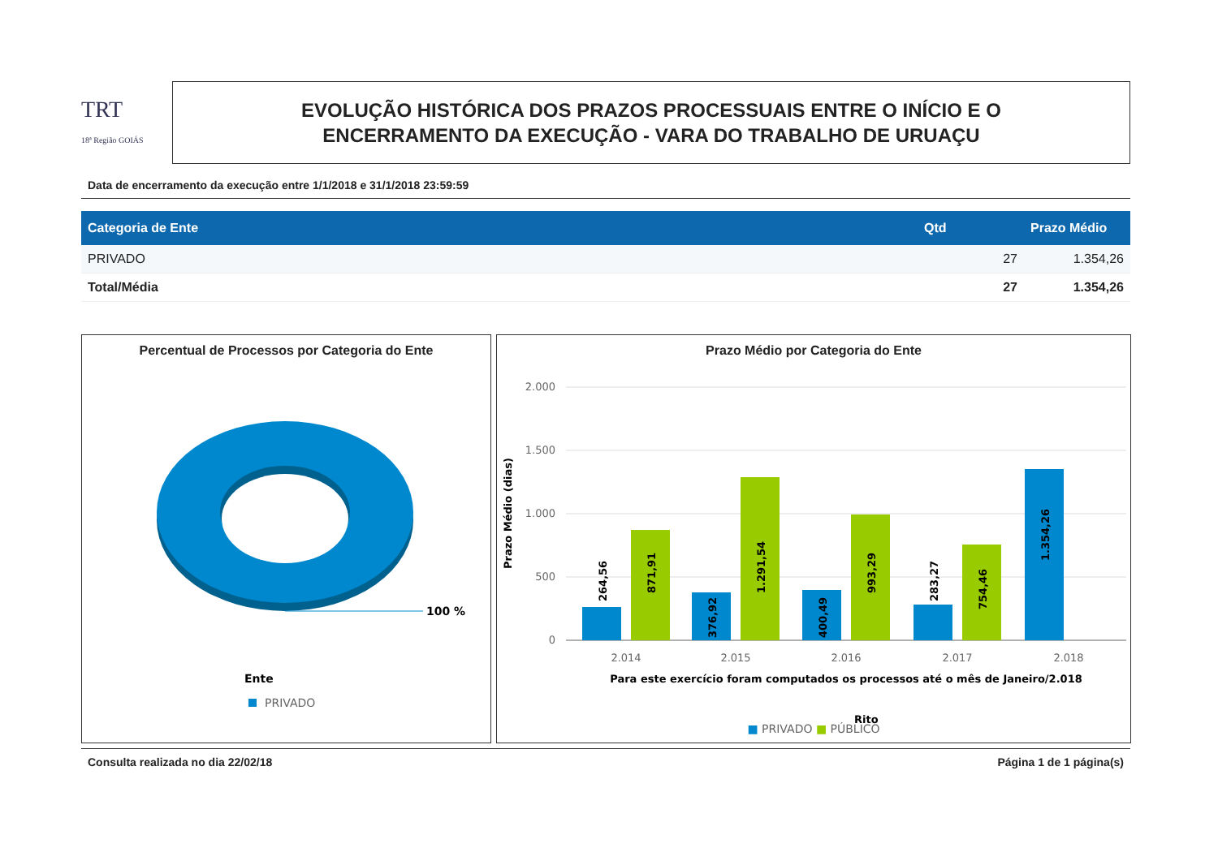TRT
18ª Região GOIÁS
EVOLUÇÃO HISTÓRICA DOS PRAZOS PROCESSUAIS ENTRE O INÍCIO E O
ENCERRAMENTO DA EXECUÇÃO - VARA DO TRABALHO DE URUAÇU
Data de encerramento da execução entre 1/1/2018 e 31/1/2018 23:59:59
| Categoria de Ente | Qtd | Prazo Médio |
| --- | --- | --- |
| PRIVADO | 27 | 1.354,26 |
| Total/Média | 27 | 1.354,26 |
Percentual de Processos por Categoria do Ente
100 %
Ente
PRIVADO
Prazo Médio por Categoria do Ente
2.000
1.500
1.000
500
0
Prazo Médio (dias)
264,56
871,91
376,92
1.291,54
400,49
993,29
283,27
754,46
1.354,26
2.014
2.015
2.016
2.017
2.018
Para este exercício foram computados os processos até o mês de Janeiro/2.018
Rito
■ PRIVADO ■ PÚBLICO
Consulta realizada no dia 22/02/18 Página 1 de 1 página(s)